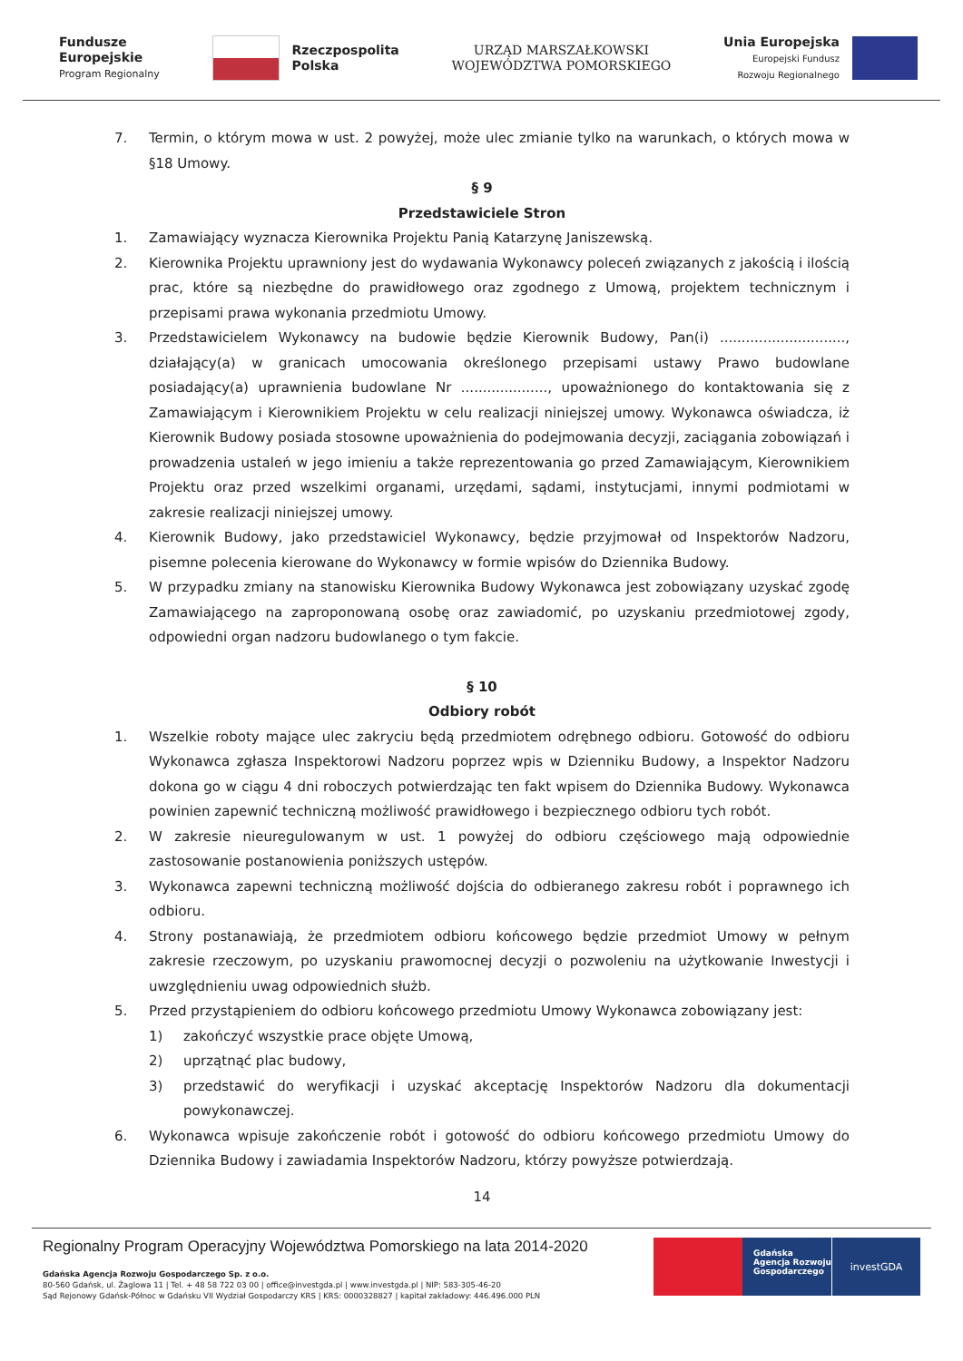Fundusze
Europejskie
Program Regionalny
Rzeczpospolita
Polska
URZĄD MARSZAŁKOWSKI
WOJEWÓDZTWA POMORSKIEGO
Unia Europejska
Europejski Fundusz
Rozwoju Regionalnego
7. Termin, o którym mowa w ust. 2 powyżej, może ulec zmianie tylko na warunkach, o których mowa w §18 Umowy.
§ 9
Przedstawiciele Stron
1. Zamawiający wyznacza Kierownika Projektu Panią Katarzynę Janiszewską.
2. Kierownika Projektu uprawniony jest do wydawania Wykonawcy poleceń związanych z jakością i ilością prac, które są niezbędne do prawidłowego oraz zgodnego z Umową, projektem technicznym i przepisami prawa wykonania przedmiotu Umowy.
3. Przedstawicielem Wykonawcy na budowie będzie Kierownik Budowy, Pan(i) ............................., działający(a) w granicach umocowania określonego przepisami ustawy Prawo budowlane posiadający(a) uprawnienia budowlane Nr ...................., upoważnionego do kontaktowania się z Zamawiającym i Kierownikiem Projektu w celu realizacji niniejszej umowy. Wykonawca oświadcza, iż Kierownik Budowy posiada stosowne upoważnienia do podejmowania decyzji, zaciągania zobowiązań i prowadzenia ustaleń w jego imieniu a także reprezentowania go przed Zamawiającym, Kierownikiem Projektu oraz przed wszelkimi organami, urzędami, sądami, instytucjami, innymi podmiotami w zakresie realizacji niniejszej umowy.
4. Kierownik Budowy, jako przedstawiciel Wykonawcy, będzie przyjmował od Inspektorów Nadzoru, pisemne polecenia kierowane do Wykonawcy w formie wpisów do Dziennika Budowy.
5. W przypadku zmiany na stanowisku Kierownika Budowy Wykonawca jest zobowiązany uzyskać zgodę Zamawiającego na zaproponowaną osobę oraz zawiadomić, po uzyskaniu przedmiotowej zgody, odpowiedni organ nadzoru budowlanego o tym fakcie.
§ 10
Odbiory robót
1. Wszelkie roboty mające ulec zakryciu będą przedmiotem odrębnego odbioru. Gotowość do odbioru Wykonawca zgłasza Inspektorowi Nadzoru poprzez wpis w Dzienniku Budowy, a Inspektor Nadzoru dokona go w ciągu 4 dni roboczych potwierdzając ten fakt wpisem do Dziennika Budowy. Wykonawca powinien zapewnić techniczną możliwość prawidłowego i bezpiecznego odbioru tych robót.
2. W zakresie nieuregulowanym w ust. 1 powyżej do odbioru częściowego mają odpowiednie zastosowanie postanowienia poniższych ustępów.
3. Wykonawca zapewni techniczną możliwość dojścia do odbieranego zakresu robót i poprawnego ich odbioru.
4. Strony postanawiają, że przedmiotem odbioru końcowego będzie przedmiot Umowy w pełnym zakresie rzeczowym, po uzyskaniu prawomocnej decyzji o pozwoleniu na użytkowanie Inwestycji i uwzględnieniu uwag odpowiednich służb.
5. Przed przystąpieniem do odbioru końcowego przedmiotu Umowy Wykonawca zobowiązany jest:
1) zakończyć wszystkie prace objęte Umową,
2) uprzątnąć plac budowy,
3) przedstawić do weryfikacji i uzyskać akceptację Inspektorów Nadzoru dla dokumentacji powykonawczej.
6. Wykonawca wpisuje zakończenie robót i gotowość do odbioru końcowego przedmiotu Umowy do Dziennika Budowy i zawiadamia Inspektorów Nadzoru, którzy powyższe potwierdzają.
14
Regionalny Program Operacyjny Województwa Pomorskiego na lata 2014-2020
Gdańska Agencja Rozwoju Gospodarczego Sp. z o.o.
80-560 Gdańsk, ul. Żaglowa 11 | Tel. + 48 58 722 03 00 | office@investgda.pl | www.investgda.pl | NIP: 583-305-46-20
Sąd Rejonowy Gdańsk-Północ w Gdańsku VII Wydział Gospodarczy KRS | KRS: 0000328827 | kapitał zakładowy: 446.496.000 PLN
Gdańska
Agencja Rozwoju
Gospodarczego
investGDA